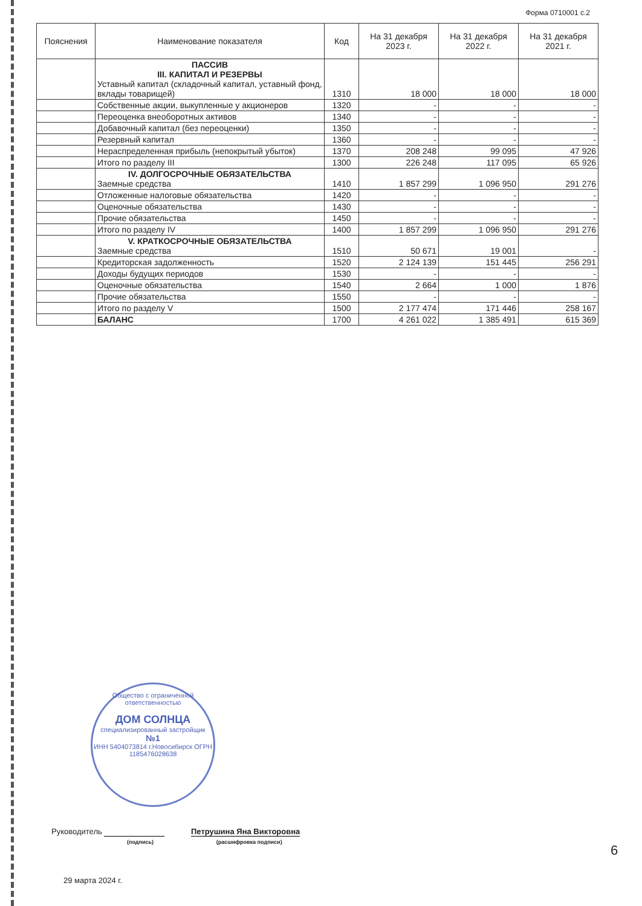Форма 0710001 с.2
| Пояснения | Наименование показателя | Код | На 31 декабря 2023 г. | На 31 декабря 2022 г. | На 31 декабря 2021 г. |
| --- | --- | --- | --- | --- | --- |
| | ПАССИВ III. КАПИТАЛ И РЕЗЕРВЫ Уставный капитал (складочный капитал, уставный фонд, вклады товарищей) | 1310 | 18 000 | 18 000 | 18 000 |
| | Собственные акции, выкупленные у акционеров | 1320 | - | - | - |
| | Переоценка внеоборотных активов | 1340 | - | - | - |
| | Добавочный капитал (без переоценки) | 1350 | - | - | - |
| | Резервный капитал | 1360 | - | - | - |
| | Нераспределенная прибыль (непокрытый убыток) | 1370 | 208 248 | 99 095 | 47 926 |
| | Итого по разделу III | 1300 | 226 248 | 117 095 | 65 926 |
| | IV. ДОЛГОСРОЧНЫЕ ОБЯЗАТЕЛЬСТВА Заемные средства | 1410 | 1 857 299 | 1 096 950 | 291 276 |
| | Отложенные налоговые обязательства | 1420 | - | - | - |
| | Оценочные обязательства | 1430 | - | - | - |
| | Прочие обязательства | 1450 | - | - | - |
| | Итого по разделу IV | 1400 | 1 857 299 | 1 096 950 | 291 276 |
| | V. КРАТКОСРОЧНЫЕ ОБЯЗАТЕЛЬСТВА Заемные средства | 1510 | 50 671 | 19 001 | - |
| | Кредиторская задолженность | 1520 | 2 124 139 | 151 445 | 256 291 |
| | Доходы будущих периодов | 1530 | - | - | - |
| | Оценочные обязательства | 1540 | 2 664 | 1 000 | 1 876 |
| | Прочие обязательства | 1550 | - | - | - |
| | Итого по разделу V | 1500 | 2 177 474 | 171 446 | 258 167 |
| | БАЛАНС | 1700 | 4 261 022 | 1 385 491 | 615 369 |
Общество с ограниченной ответственностью
ДОМ СОЛНЦА
специализированный застройщик
№1
ИНН 5404073814 г.Новосибирск ОГРН 1185476028638
Руководитель Петрушина Яна Викторовна
(подпись) (расшифровка подписи)
29 марта 2024 г.
6